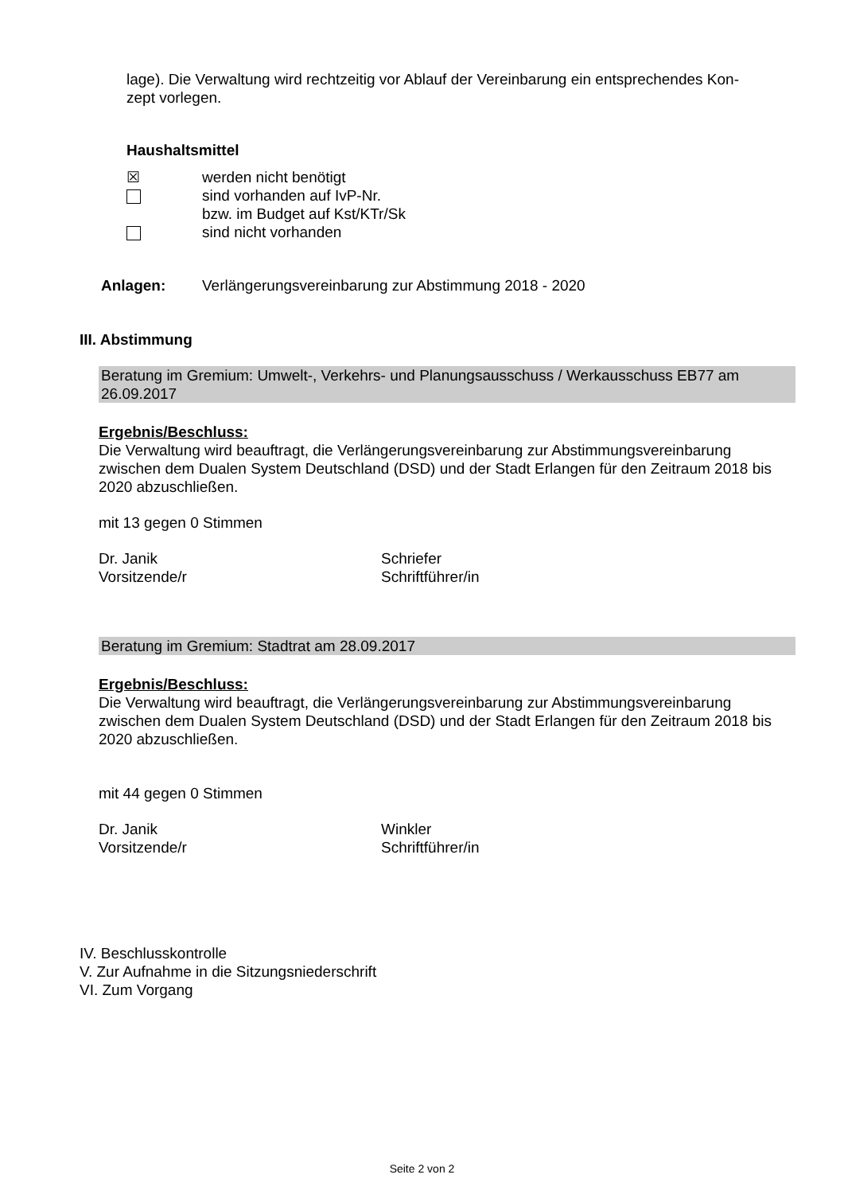lage). Die Verwaltung wird rechtzeitig vor Ablauf der Vereinbarung ein entsprechendes Kon-
zept vorlegen.
Haushaltsmittel
☒ werden nicht benötigt
sind vorhanden auf IvP-Nr.
bzw. im Budget auf Kst/KTr/Sk
sind nicht vorhanden
Anlagen: Verlängerungsvereinbarung zur Abstimmung 2018 - 2020
III. Abstimmung
Beratung im Gremium: Umwelt-, Verkehrs- und Planungsausschuss / Werkausschuss EB77 am 26.09.2017
Ergebnis/Beschluss:
Die Verwaltung wird beauftragt, die Verlängerungsvereinbarung zur Abstimmungsvereinbarung zwischen dem Dualen System Deutschland (DSD) und der Stadt Erlangen für den Zeitraum 2018 bis 2020 abzuschließen.
mit 13 gegen 0 Stimmen
Dr. Janik
Vorsitzende/r Schriefer
Schriftführer/in
Beratung im Gremium: Stadtrat am 28.09.2017
Ergebnis/Beschluss:
Die Verwaltung wird beauftragt, die Verlängerungsvereinbarung zur Abstimmungsvereinbarung zwischen dem Dualen System Deutschland (DSD) und der Stadt Erlangen für den Zeitraum 2018 bis 2020 abzuschließen.
mit 44 gegen 0 Stimmen
Dr. Janik
Vorsitzende/r Winkler
Schriftführer/in
IV. Beschlusskontrolle
V. Zur Aufnahme in die Sitzungsniederschrift
VI. Zum Vorgang
Seite 2 von 2